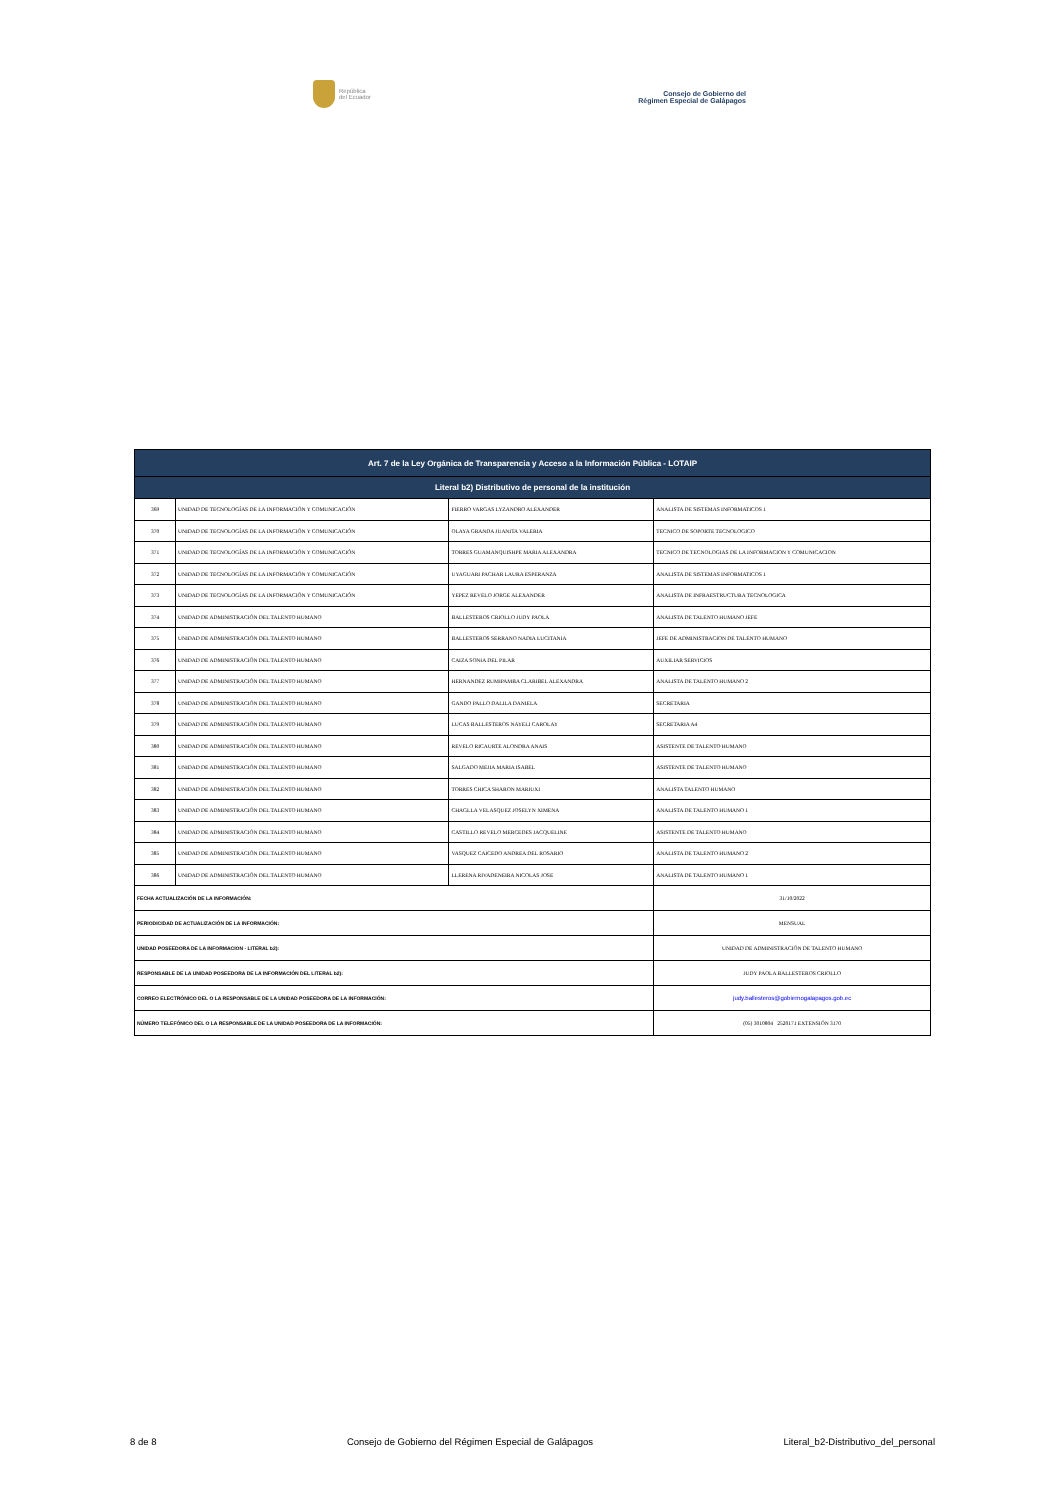República
del Ecuador
Consejo de Gobierno del
Régimen Especial de Galápagos
| Art. 7 de la Ley Orgánica de Transparencia y Acceso a la Información Pública - LOTAIP | | | |
| --- | --- | --- | --- |
| Literal b2) Distributivo de personal de la institución | | | |
| 369 | UNIDAD DE TECNOLOGÍAS DE LA INFORMACIÓN Y COMUNICACIÓN | FIERRO VARGAS LYZANDRO ALEXANDER | ANALISTA DE SISTEMAS INFORMATICOS 1 |
| 370 | UNIDAD DE TECNOLOGÍAS DE LA INFORMACIÓN Y COMUNICACIÓN | OLAYA GRANDA JUANITA VALERIA | TECNICO DE SOPORTE TECNOLOGICO |
| 371 | UNIDAD DE TECNOLOGÍAS DE LA INFORMACIÓN Y COMUNICACIÓN | TORRES GUAMANQUISHPE MARIA ALEXANDRA | TECNICO DE TECNOLOGIAS DE LA INFORMACION Y COMUNICACION |
| 372 | UNIDAD DE TECNOLOGÍAS DE LA INFORMACIÓN Y COMUNICACIÓN | UYAGUARI PACHAR LAURA ESPERANZA | ANALISTA DE SISTEMAS INFORMATICOS 1 |
| 373 | UNIDAD DE TECNOLOGÍAS DE LA INFORMACIÓN Y COMUNICACIÓN | YEPEZ REVELO JORGE ALEXANDER | ANALISTA DE INFRAESTRUCTURA TECNOLOGICA |
| 374 | UNIDAD DE ADMINISTRACIÓN DEL TALENTO HUMANO | BALLESTEROS CRIOLLO JUDY PAOLA | ANALISTA DE TALENTO HUMANO JEFE |
| 375 | UNIDAD DE ADMINISTRACIÓN DEL TALENTO HUMANO | BALLESTEROS SERRANO NADIA LUCITANIA | JEFE DE ADMINISTRACION DE TALENTO HUMANO |
| 376 | UNIDAD DE ADMINISTRACIÓN DEL TALENTO HUMANO | CAIZA SONIA DEL PILAR | AUXILIAR SERVICIOS |
| 377 | UNIDAD DE ADMINISTRACIÓN DEL TALENTO HUMANO | HERNANDEZ RUMIPAMBA CLARIBEL ALEXANDRA | ANALISTA DE TALENTO HUMANO 2 |
| 378 | UNIDAD DE ADMINISTRACIÓN DEL TALENTO HUMANO | GANDO PALLO DALILA DANIELA | SECRETARIA |
| 379 | UNIDAD DE ADMINISTRACIÓN DEL TALENTO HUMANO | LUCAS BALLESTEROS NAYELI CAROLAY | SECRETARIA A4 |
| 380 | UNIDAD DE ADMINISTRACIÓN DEL TALENTO HUMANO | REVELO RICAURTE ALONDRA ANAIS | ASISTENTE DE TALENTO HUMANO |
| 381 | UNIDAD DE ADMINISTRACIÓN DEL TALENTO HUMANO | SALGADO MEJIA MARIA ISABEL | ASISTENTE DE TALENTO HUMANO |
| 382 | UNIDAD DE ADMINISTRACIÓN DEL TALENTO HUMANO | TORRES CHICA SHARON MARIUXI | ANALISTA TALENTO HUMANO |
| 383 | UNIDAD DE ADMINISTRACIÓN DEL TALENTO HUMANO | CHAGLLA VELASQUEZ JOSELYN XIMENA | ANALISTA DE TALENTO HUMANO 1 |
| 384 | UNIDAD DE ADMINISTRACIÓN DEL TALENTO HUMANO | CASTILLO REVELO MERCEDES JACQUELINE | ASISTENTE DE TALENTO HUMANO |
| 385 | UNIDAD DE ADMINISTRACIÓN DEL TALENTO HUMANO | VASQUEZ CAICEDO ANDREA DEL ROSARIO | ANALISTA DE TALENTO HUMANO 2 |
| 386 | UNIDAD DE ADMINISTRACIÓN DEL TALENTO HUMANO | LLERENA RIVADENEIRA NICOLAS JOSE | ANALISTA DE TALENTO HUMANO 1 |
| FECHA ACTUALIZACIÓN DE LA INFORMACIÓN: | | | 31/10/2022 |
| PERIODICIDAD DE ACTUALIZACIÓN DE LA INFORMACIÓN: | | | MENSUAL |
| UNIDAD POSEEDORA DE LA INFORMACION - LITERAL b2): | | | UNIDAD DE ADMINISTRACIÓN DE TALENTO HUMANO |
| RESPONSABLE DE LA UNIDAD POSEEDORA DE LA INFORMACIÓN DEL LITERAL b2): | | | JUDY PAOLA BALLESTEROS CRIOLLO |
| CORREO ELECTRÓNICO DEL O LA RESPONSABLE DE LA UNIDAD POSEEDORA DE LA INFORMACIÓN: | | | judy.ballesteros@gobiernogalapagos.gob.ec |
| NÚMERO TELEFÓNICO DEL O LA RESPONSABLE DE LA UNIDAD POSEEDORA DE LA INFORMACIÓN: | | | (05) 3010804 2520171 EXTENSIÓN 3170 |
8 de 8 Consejo de Gobierno del Régimen Especial de Galápagos Literal_b2-Distributivo_del_personal